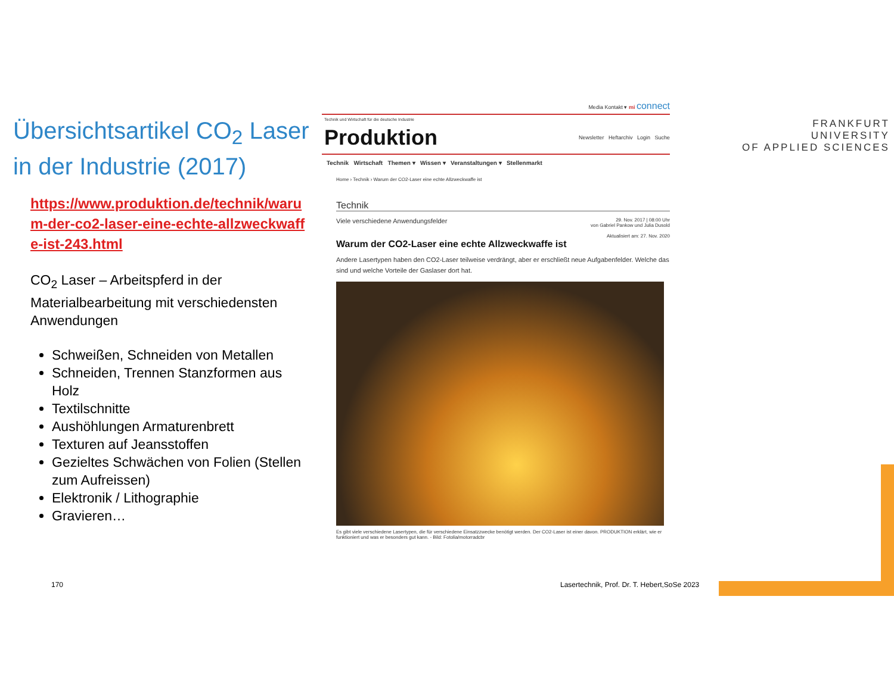Übersichtsartikel CO<sub>2</sub> Laser in der Industrie (2017)
https://www.produktion.de/technik/warum-der-co2-laser-eine-echte-allzweckwaffe-ist-243.html
CO<sub>2</sub> Laser – Arbeitspferd in der Materialbearbeitung mit verschiedensten Anwendungen
Schweißen, Schneiden von Metallen
Schneiden, Trennen Stanzformen aus Holz
Textilschnitte
Aushöhlungen Armaturenbrett
Texturen auf Jeansstoffen
Gezieltes Schwächen von Folien (Stellen zum Aufreissen)
Elektronik / Lithographie
Gravieren…
Media Kontakt ▾ mi connect
Technik und Wirtschaft für die deutsche Industrie
Produktion
Newsletter Heftarchiv Login Suche
Technik Wirtschaft Themen ▾ Wissen ▾ Veranstaltungen ▾ Stellenmarkt
Home › Technik › Warum der CO2-Laser eine echte Allzweckwaffe ist
Technik
Viele verschiedene Anwendungsfelder 29. Nov. 2017 | 08:00 Uhr
von Gabriel Pankow und Julia Dusold
Aktualisiert am: 27. Nov. 2020
Warum der CO2-Laser eine echte Allzweckwaffe ist
Andere Lasertypen haben den CO2-Laser teilweise verdrängt, aber er erschließt neue Aufgabenfelder. Welche das sind und welche Vorteile der Gaslaser dort hat.
Es gibt viele verschiedene Lasertypen, die für verschiedene Einsatzzwecke benötigt werden. Der CO2-Laser ist einer davon. PRODUKTION erklärt, wie er funktioniert und was er besonders gut kann. - Bild: Fotolia/motorradcbr
FRANKFURT
UNIVERSITY
OF APPLIED SCIENCES
170
Lasertechnik, Prof. Dr. T. Hebert,SoSe 2023